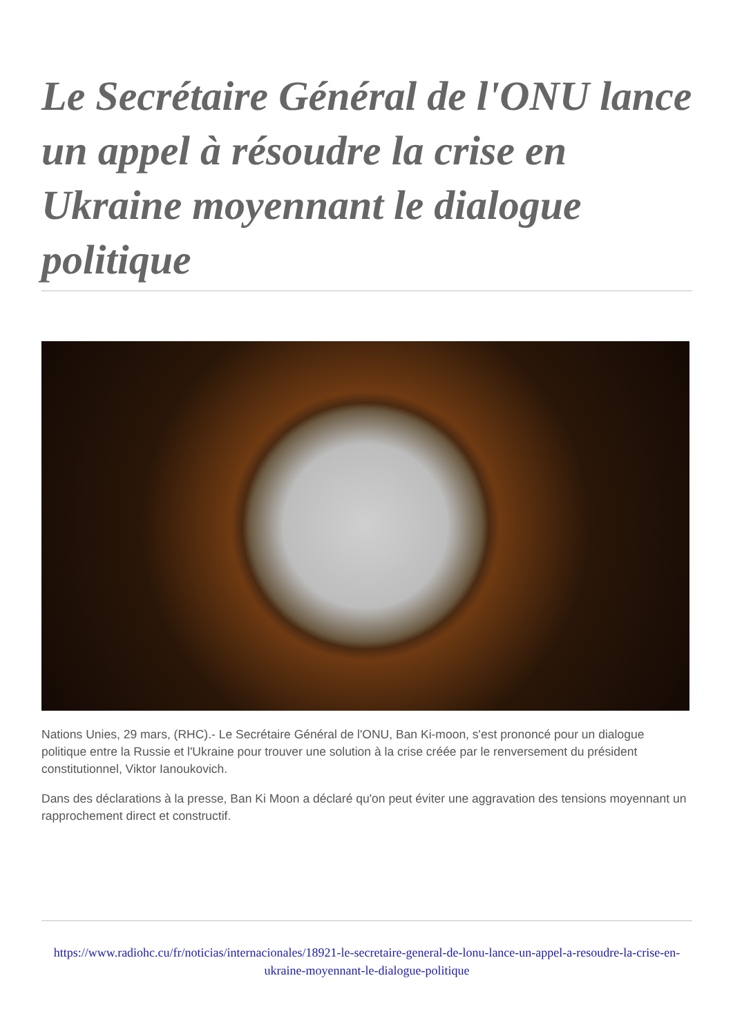Le Secrétaire Général de l'ONU lance un appel à résoudre la crise en Ukraine moyennant le dialogue politique
Nations Unies, 29 mars, (RHC).- Le Secrétaire Général de l'ONU, Ban Ki-moon, s'est prononcé pour un dialogue politique entre la Russie et l'Ukraine pour trouver une solution à la crise créée par le renversement du président constitutionnel, Viktor Ianoukovich.
Dans des déclarations à la presse, Ban Ki Moon a déclaré qu'on peut éviter une aggravation des tensions moyennant un rapprochement direct et constructif.
https://www.radiohc.cu/fr/noticias/internacionales/18921-le-secretaire-general-de-lonu-lance-un-appel-a-resoudre-la-crise-en-ukraine-moyennant-le-dialogue-politique